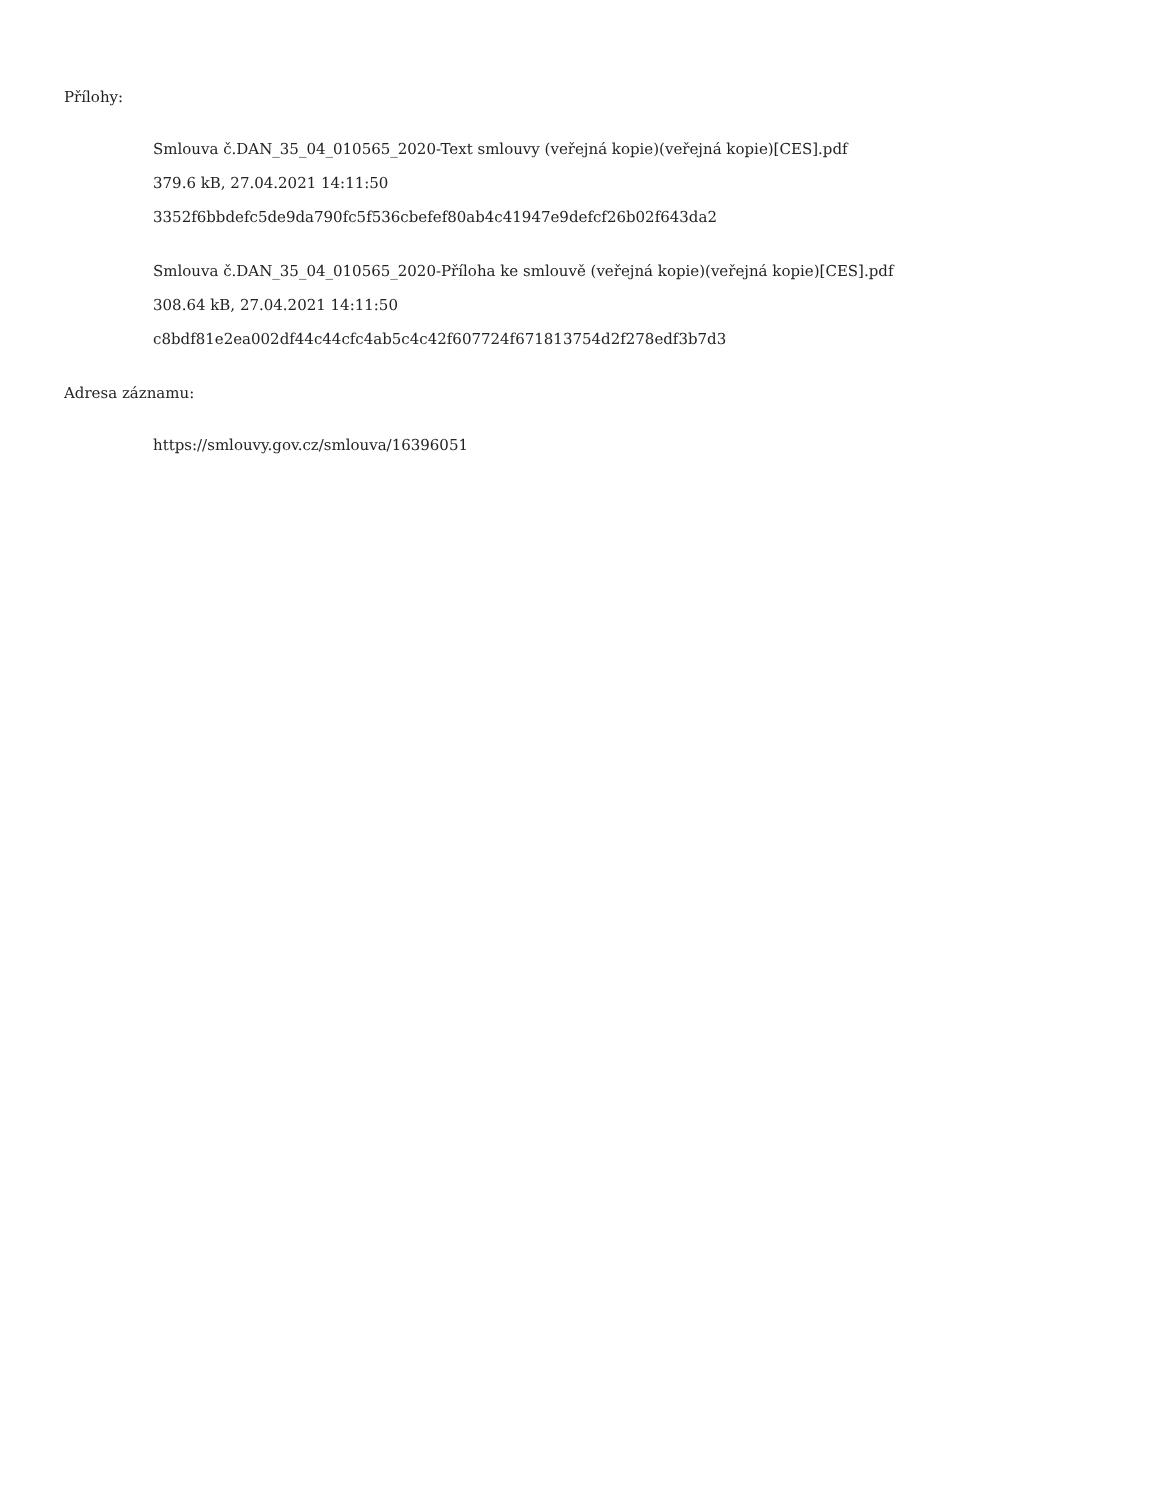Přílohy:
Smlouva č.DAN_35_04_010565_2020-Text smlouvy (veřejná kopie)(veřejná kopie)[CES].pdf
379.6 kB, 27.04.2021 14:11:50
3352f6bbdefc5de9da790fc5f536cbefef80ab4c41947e9defcf26b02f643da2
Smlouva č.DAN_35_04_010565_2020-Příloha ke smlouvě (veřejná kopie)(veřejná kopie)[CES].pdf
308.64 kB, 27.04.2021 14:11:50
c8bdf81e2ea002df44c44cfc4ab5c4c42f607724f671813754d2f278edf3b7d3
Adresa záznamu:
https://smlouvy.gov.cz/smlouva/16396051